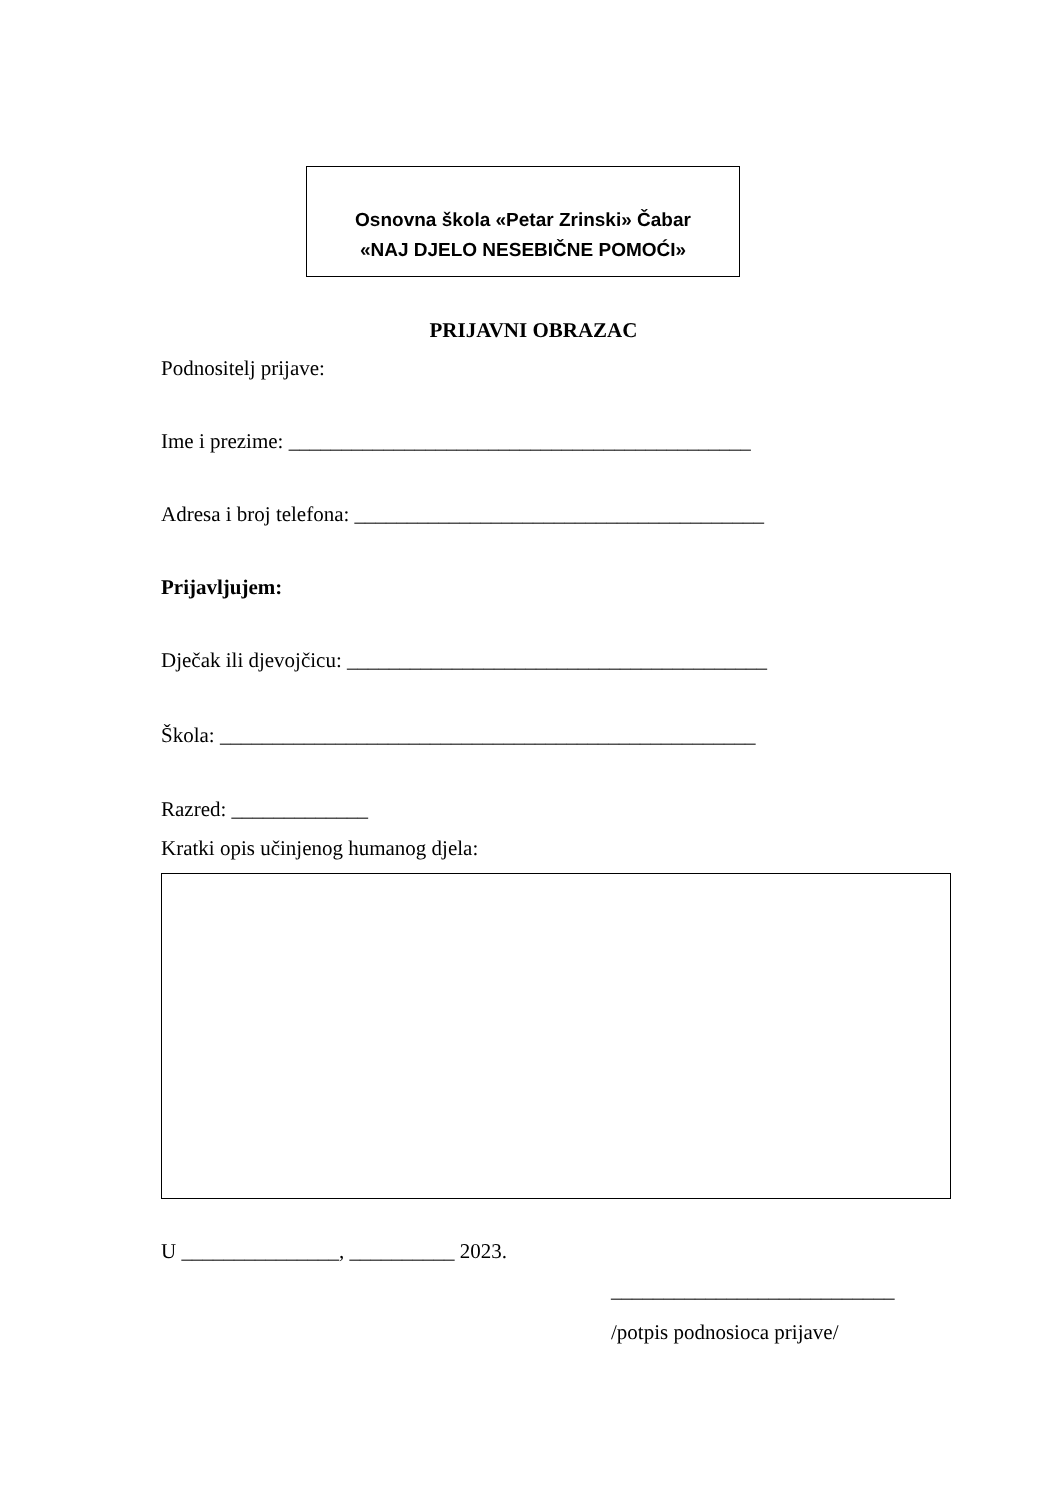Osnovna škola «Petar Zrinski» Čabar
«NAJ DJELO NESEBIČNE POMOĆI»
PRIJAVNI OBRAZAC
Podnositelj prijave:
Ime i prezime: ____________________________________________
Adresa i broj telefona: _______________________________________
Prijavljujem:
Dječak ili djevojčicu: ________________________________________
Škola: ___________________________________________________
Razred: _____________
Kratki opis učinjenog humanog djela:
U _______________, __________ 2023.
___________________________
/potpis podnosioca prijave/